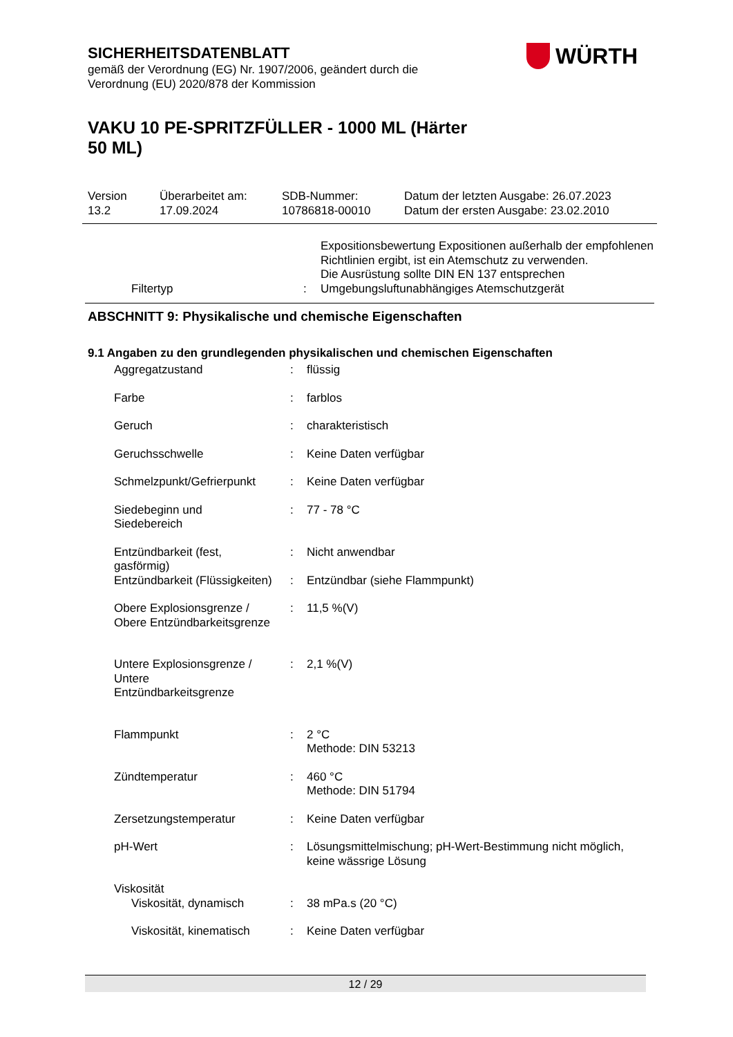WÜRTH
SICHERHEITSDATENBLATT
gemäß der Verordnung (EG) Nr. 1907/2006, geändert durch die
Verordnung (EU) 2020/878 der Kommission
VAKU 10 PE-SPRITZFÜLLER - 1000 ML (Härter
50 ML)
| Version 13.2 | Überarbeitet am: 17.09.2024 | SDB-Nummer: 10786818-00010 | Datum der letzten Ausgabe: 26.07.2023 Datum der ersten Ausgabe: 23.02.2010 |
| | | Expositionsbewertung Expositionen außerhalb der empfohlenen Richtlinien ergibt, ist ein Atemschutz zu verwenden. Die Ausrüstung sollte DIN EN 137 entsprechen |
| Filtertyp | : | Umgebungsluftunabhängiges Atemschutzgerät |
ABSCHNITT 9: Physikalische und chemische Eigenschaften
9.1 Angaben zu den grundlegenden physikalischen und chemischen Eigenschaften
| Aggregatzustand | : | flüssig |
| Farbe | : | farblos |
| Geruch | : | charakteristisch |
| Geruchsschwelle | : | Keine Daten verfügbar |
| Schmelzpunkt/Gefrierpunkt | : | Keine Daten verfügbar |
| Siedebeginn und Siedebereich | : | 77 - 78 °C |
| Entzündbarkeit (fest, gasförmig) | : | Nicht anwendbar |
| Entzündbarkeit (Flüssigkeiten) | : | Entzündbar (siehe Flammpunkt) |
| Obere Explosionsgrenze / Obere Entzündbarkeitsgrenze | : | 11,5 %(V) |
| Untere Explosionsgrenze / Untere Entzündbarkeitsgrenze | : | 2,1 %(V) |
| Flammpunkt | : | 2 °C Methode: DIN 53213 |
| Zündtemperatur | : | 460 °C Methode: DIN 51794 |
| Zersetzungstemperatur | : | Keine Daten verfügbar |
| pH-Wert | : | Lösungsmittelmischung; pH-Wert-Bestimmung nicht möglich, keine wässrige Lösung |
| Viskosität Viskosität, dynamisch | : | 38 mPa.s (20 °C) |
| Viskosität, kinematisch | : | Keine Daten verfügbar |
12 / 29